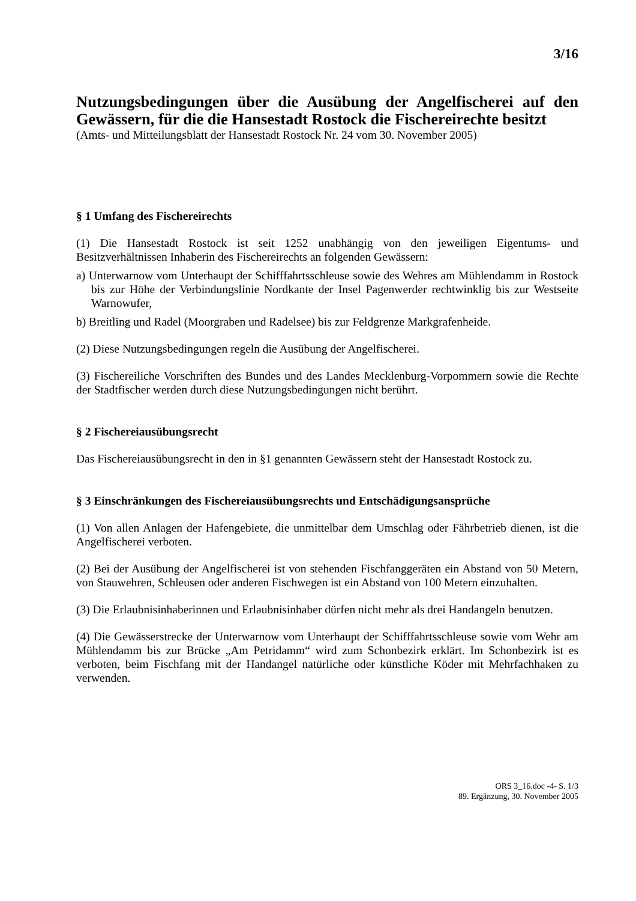3/16
Nutzungsbedingungen über die Ausübung der Angelfischerei auf den Gewässern, für die die Hansestadt Rostock die Fischereirechte besitzt
(Amts- und Mitteilungsblatt der Hansestadt Rostock Nr. 24 vom 30. November 2005)
§ 1 Umfang des Fischereirechts
(1) Die Hansestadt Rostock ist seit 1252 unabhängig von den jeweiligen Eigentums- und Besitzverhältnissen Inhaberin des Fischereirechts an folgenden Gewässern:
a) Unterwarnow vom Unterhaupt der Schifffahrtsschleuse sowie des Wehres am Mühlendamm in Rostock bis zur Höhe der Verbindungslinie Nordkante der Insel Pagenwerder rechtwinklig bis zur Westseite Warnowufer,
b) Breitling und Radel (Moorgraben und Radelsee) bis zur Feldgrenze Markgrafenheide.
(2) Diese Nutzungsbedingungen regeln die Ausübung der Angelfischerei.
(3) Fischereiliche Vorschriften des Bundes und des Landes Mecklenburg-Vorpommern sowie die Rechte der Stadtfischer werden durch diese Nutzungsbedingungen nicht berührt.
§ 2 Fischereiausübungsrecht
Das Fischereiausübungsrecht in den in §1 genannten Gewässern steht der Hansestadt Rostock zu.
§ 3 Einschränkungen des Fischereiausübungsrechts und Entschädigungsansprüche
(1) Von allen Anlagen der Hafengebiete, die unmittelbar dem Umschlag oder Fährbetrieb dienen, ist die Angelfischerei verboten.
(2) Bei der Ausübung der Angelfischerei ist von stehenden Fischfanggeräten ein Abstand von 50 Metern, von Stauwehren, Schleusen oder anderen Fischwegen ist ein Abstand von 100 Metern einzuhalten.
(3) Die Erlaubnisinhaberinnen und Erlaubnisinhaber dürfen nicht mehr als drei Handangeln benutzen.
(4) Die Gewässerstrecke der Unterwarnow vom Unterhaupt der Schifffahrtsschleuse sowie vom Wehr am Mühlendamm bis zur Brücke „Am Petridamm“ wird zum Schonbezirk erklärt. Im Schonbezirk ist es verboten, beim Fischfang mit der Handangel natürliche oder künstliche Köder mit Mehrfachhaken zu verwenden.
ORS 3_16.doc -4- S. 1/3
89. Ergänzung, 30. November 2005